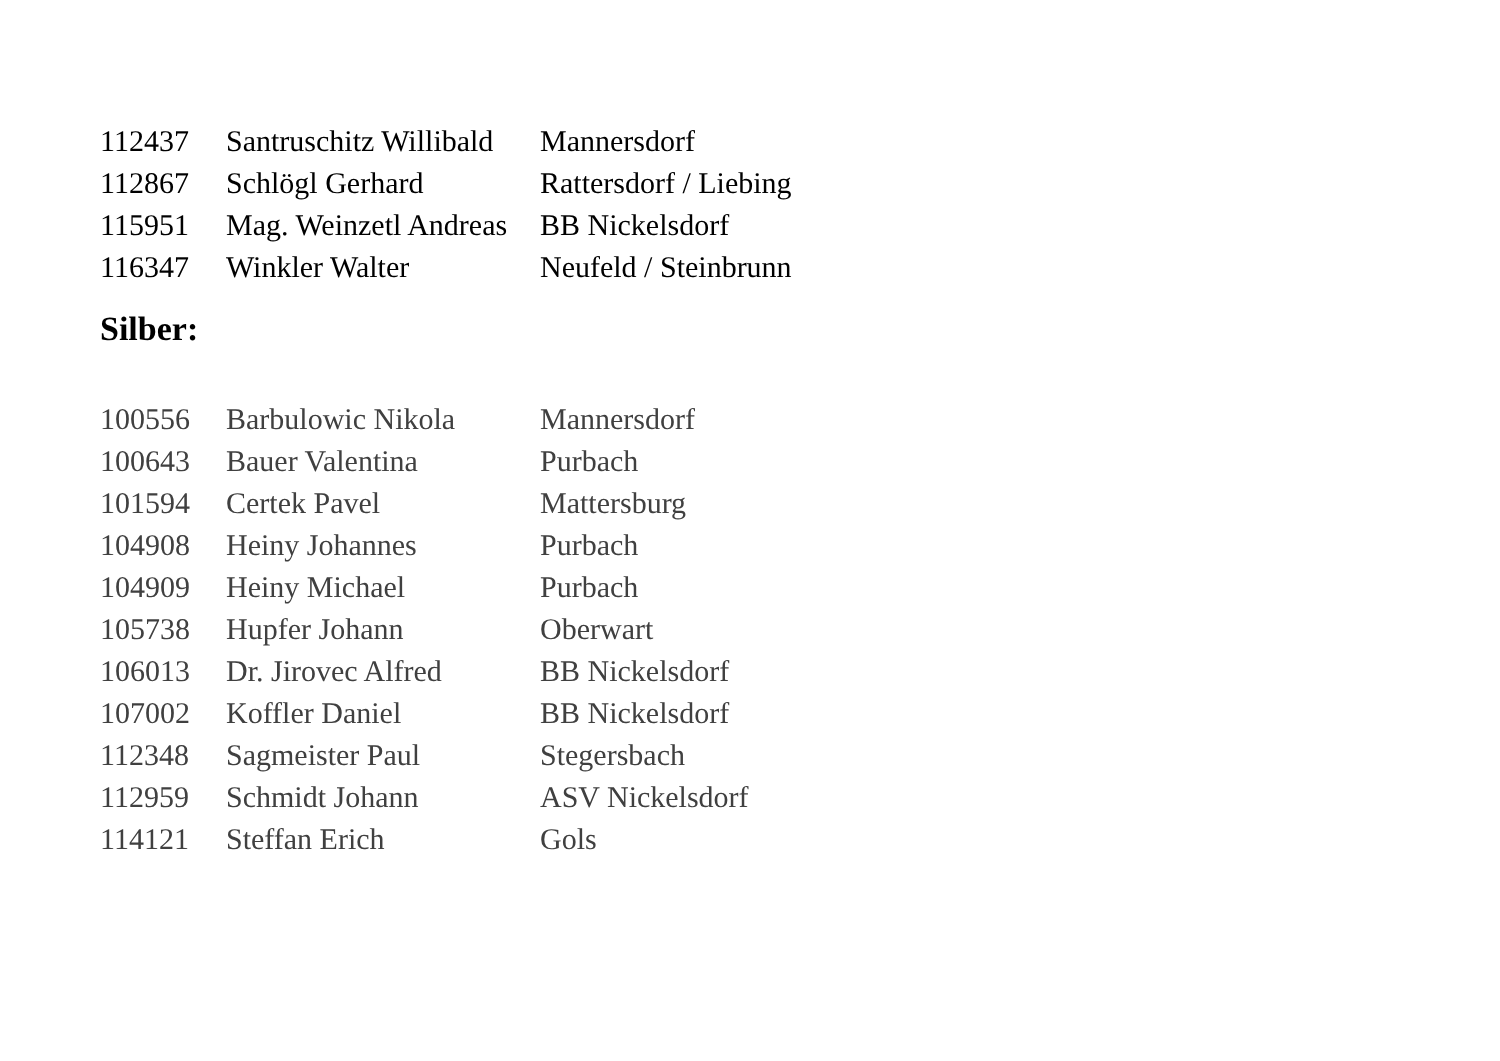| 112437 | Santruschitz Willibald | Mannersdorf |
| 112867 | Schlögl Gerhard | Rattersdorf / Liebing |
| 115951 | Mag. Weinzetl Andreas | BB Nickelsdorf |
| 116347 | Winkler Walter | Neufeld / Steinbrunn |
Silber:
| 100556 | Barbulowic Nikola | Mannersdorf |
| 100643 | Bauer Valentina | Purbach |
| 101594 | Certek Pavel | Mattersburg |
| 104908 | Heiny Johannes | Purbach |
| 104909 | Heiny Michael | Purbach |
| 105738 | Hupfer Johann | Oberwart |
| 106013 | Dr. Jirovec Alfred | BB Nickelsdorf |
| 107002 | Koffler Daniel | BB Nickelsdorf |
| 112348 | Sagmeister Paul | Stegersbach |
| 112959 | Schmidt Johann | ASV Nickelsdorf |
| 114121 | Steffan Erich | Gols |